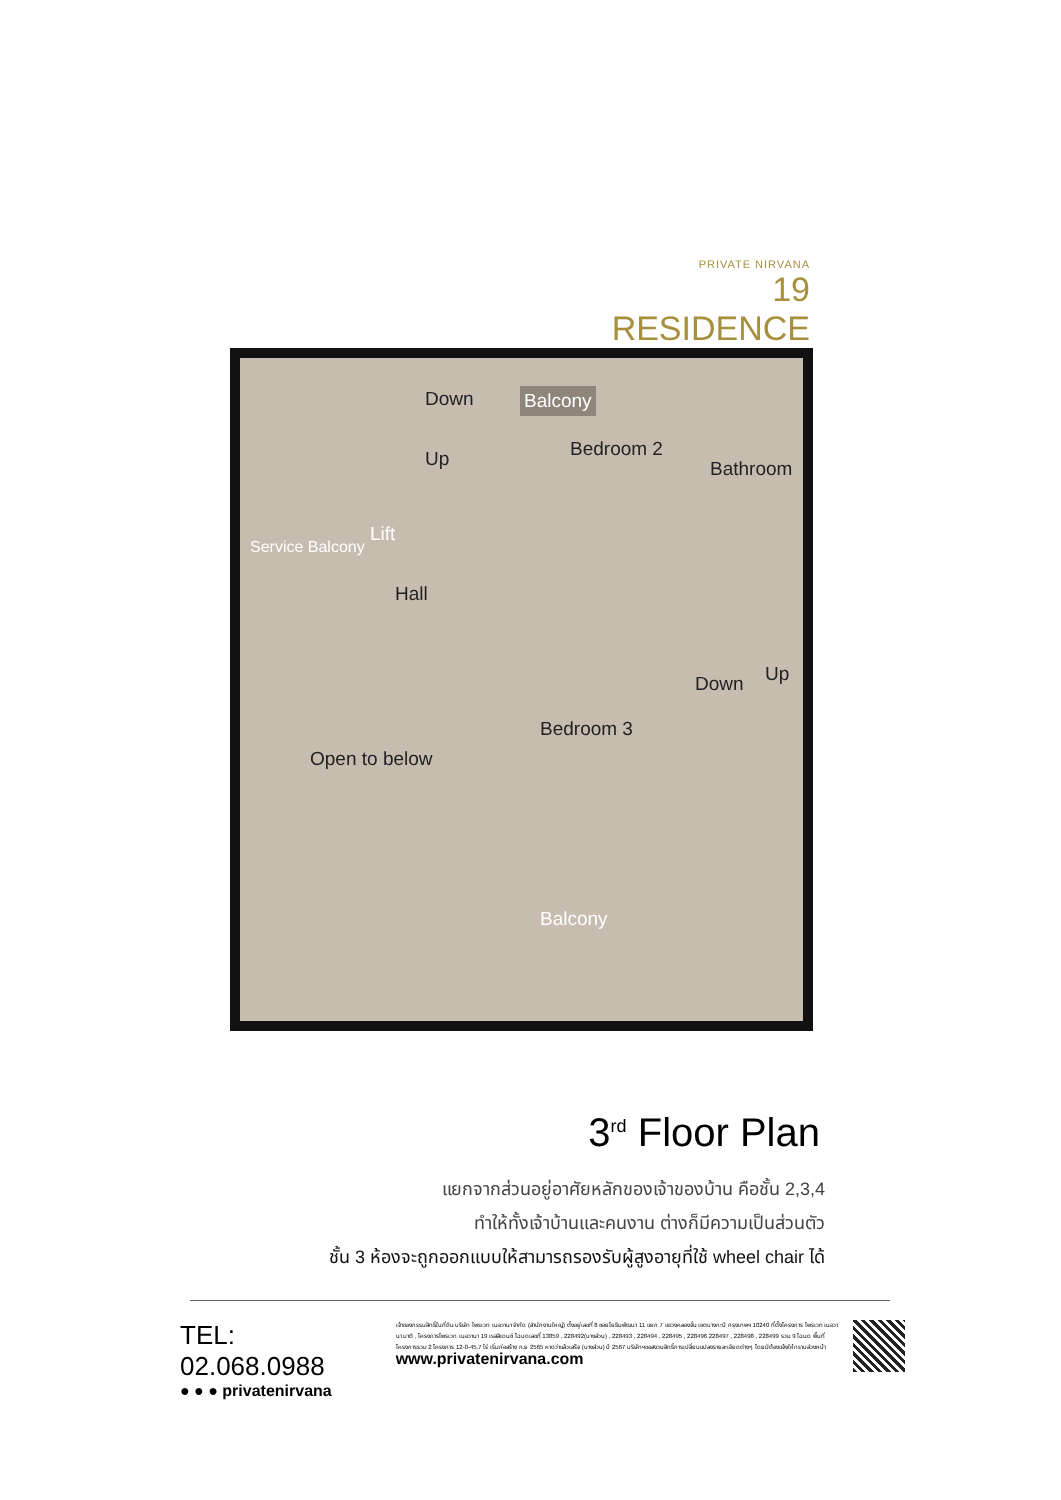PRIVATE NIRVANA
19 RESIDENCE
Down
Up
Balcony
Bedroom 2
Bathroom
Lift
Service Balcony
Hall
Down Up
Bedroom 3
Open to below
Balcony
3<sup>rd</sup> Floor Plan
แยกจากส่วนอยู่อาศัยหลักของเจ้าของบ้าน คือชั้น 2,3,4
ทำให้ทั้งเจ้าบ้านและคนงาน ต่างก็มีความเป็นส่วนตัว
ชั้น 3 ห้องจะถูกออกแบบให้สามารถรองรับผู้สูงอายุที่ใช้ wheel chair ได้
TEL: 02.068.0988
● ● ● privatenirvana
เจ้าของกรรมสิทธิ์ในที่ดิน บริษัท ไพรเวท เนอวานา จำกัด (สำนักงานใหญ่) ตั้งอยู่เลขที่ 8 ซอยโยธินพัฒนา 11 แยก 7 แขวงคลองจั่น เขตบางกะปิ กรุงเทพฯ 10240 ที่ตั้งโครงการ ไพรเวท เนอวานา มาติ , โครงการไพรเวท เนอวานา 19 เรสสิเดนซ์ โฉนดเลขที่ 13859 , 228492(บางส่วน) , 228493 , 228494 , 228495 , 228496 228497 , 228498 , 228499 รวม 9 โฉนด พื้นที่โครงการรวม 2 โครงการ 12-0-45.7 ไร่ เริ่มก่อสร้าง ก.ย 2565 คาดว่าแล้วเสร็จ (บางส่วน) ปี 2567 บริษัทฯขอสงวนสิทธิ์การเปลี่ยนแปลงรายละเอียดต่างๆ โดยมิต้องแจ้งให้ทราบล่วงหน้า www.privatenirvana.com